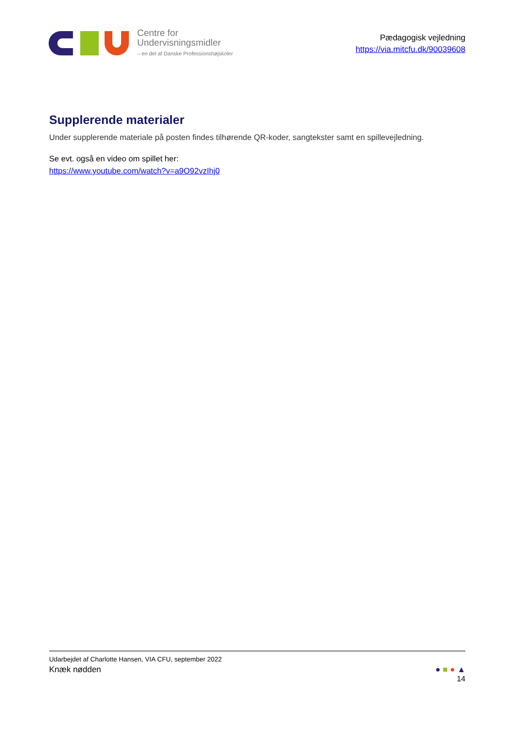Centre for
Undervisningsmidler
– en del af Danske Professionshøjskoler
Pædagogisk vejledning
https://via.mitcfu.dk/90039608
Supplerende materialer
Under supplerende materiale på posten findes tilhørende QR-koder, sangtekster samt en spillevejledning.
Se evt. også en video om spillet her:
https://www.youtube.com/watch?v=a9O92vzIhj0
Udarbejdet af Charlotte Hansen, VIA CFU, september 2022
Knæk nødden ● ■ ● ▲
14